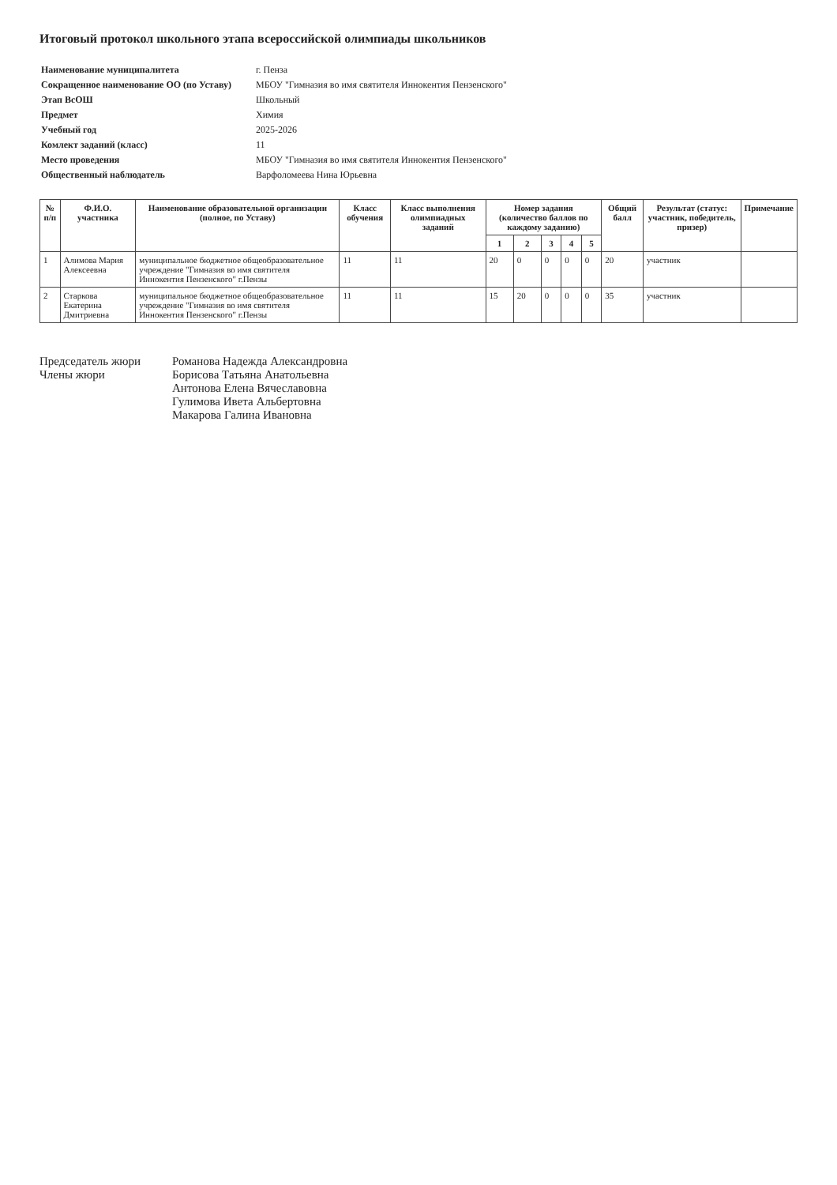Итоговый протокол школьного этапа всероссийской олимпиады школьников
| Наименование муниципалитета | г. Пенза |
| Сокращенное наименование ОО (по Уставу) | МБОУ "Гимназия во имя святителя Иннокентия Пензенского" |
| Этап ВсОШ | Школьный |
| Предмет | Химия |
| Учебный год | 2025-2026 |
| Комлект заданий (класс) | 11 |
| Место проведения | МБОУ "Гимназия во имя святителя Иннокентия Пензенского" |
| Общественный наблюдатель | Варфоломеева Нина Юрьевна |
| № п/п | Ф.И.О. участника | Наименование образовательной организации (полное, по Уставу) | Класс обучения | Класс выполнения олимпиадных заданий | Номер задания (количество баллов по каждому заданию) | | | | | Общий балл | Результат (статус: участник, победитель, призер) | Примечание |
| --- | --- | --- | --- | --- | --- | --- | --- | --- | --- | --- | --- | --- |
| | | | | | 1 | 2 | 3 | 4 | 5 | | | |
| 1 | Алимова Мария Алексеевна | муниципальное бюджетное общеобразовательное учреждение "Гимназия во имя святителя Иннокентия Пензенского" г.Пензы | 11 | 11 | 20 | 0 | 0 | 0 | 0 | 20 | участник | |
| 2 | Старкова Екатерина Дмитриевна | муниципальное бюджетное общеобразовательное учреждение "Гимназия во имя святителя Иннокентия Пензенского" г.Пензы | 11 | 11 | 15 | 20 | 0 | 0 | 0 | 35 | участник | |
Председатель жюри
Члены жюри
Романова Надежда Александровна
Борисова Татьяна Анатольевна
Антонова Елена Вячеславовна
Гулимова Ивета Альбертовна
Макарова Галина Ивановна